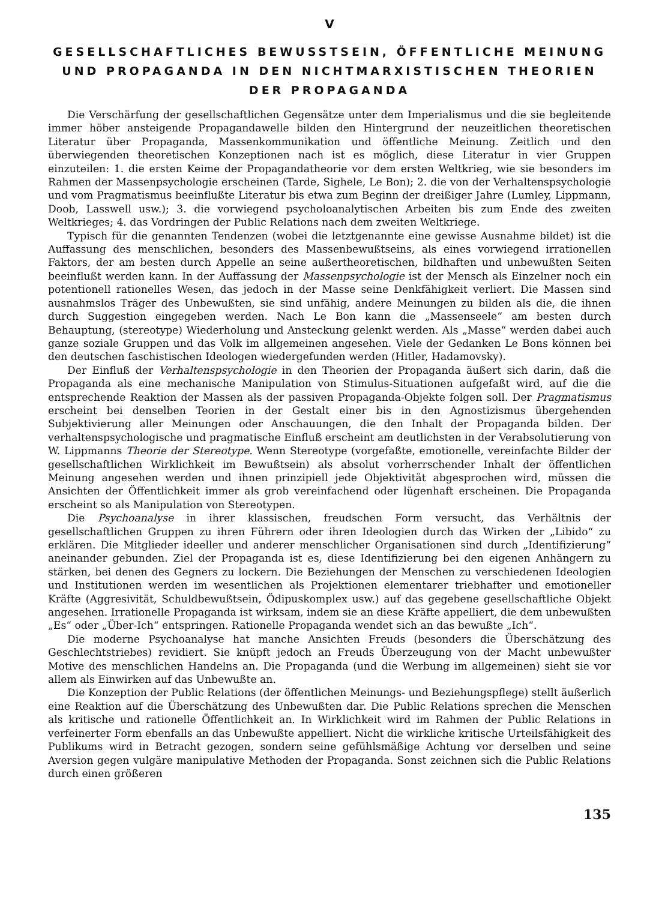V
GESELLSCHAFTLICHES BEWUSSTSEIN, ÖFFENTLICHE MEINUNG
UND PROPAGANDA IN DEN NICHTMARXISTISCHEN THEORIEN
DER PROPAGANDA
Die Verschärfung der gesellschaftlichen Gegensätze unter dem Imperialismus und die sie begleitende immer höber ansteigende Propagandawelle bilden den Hintergrund der neuzeitlichen theoretischen Literatur über Propaganda, Massenkommunikation und öffentliche Meinung. Zeitlich und den überwiegenden theoretischen Konzeptionen nach ist es möglich, diese Literatur in vier Gruppen einzuteilen: 1. die ersten Keime der Propagandatheorie vor dem ersten Weltkrieg, wie sie besonders im Rahmen der Massenpsychologie erscheinen (Tarde, Sighele, Le Bon); 2. die von der Verhaltenspsychologie und vom Pragmatismus beeinflußte Literatur bis etwa zum Beginn der dreißiger Jahre (Lumley, Lippmann, Doob, Lasswell usw.); 3. die vorwiegend psycholoanalytischen Arbeiten bis zum Ende des zweiten Weltkrieges; 4. das Vordringen der Public Relations nach dem zweiten Weltkriege.
Typisch für die genannten Tendenzen (wobei die letztgenannte eine gewisse Ausnahme bildet) ist die Auffassung des menschlichen, besonders des Massenbewußtseins, als eines vorwiegend irrationellen Faktors, der am besten durch Appelle an seine außertheoretischen, bildhaften und unbewußten Seiten beeinflußt werden kann. In der Auffassung der Massenpsychologie ist der Mensch als Einzelner noch ein potentionell rationelles Wesen, das jedoch in der Masse seine Denkfähigkeit verliert. Die Massen sind ausnahmslos Träger des Unbewußten, sie sind unfähig, andere Meinungen zu bilden als die, die ihnen durch Suggestion eingegeben werden. Nach Le Bon kann die „Massenseele“ am besten durch Behauptung, (stereotype) Wiederholung und Ansteckung gelenkt werden. Als „Masse“ werden dabei auch ganze soziale Gruppen und das Volk im allgemeinen angesehen. Viele der Gedanken Le Bons können bei den deutschen faschistischen Ideologen wiedergefunden werden (Hitler, Hadamovsky).
Der Einfluß der Verhaltenspsychologie in den Theorien der Propaganda äußert sich darin, daß die Propaganda als eine mechanische Manipulation von Stimulus-Situationen aufgefaßt wird, auf die die entsprechende Reaktion der Massen als der passiven Propaganda-Objekte folgen soll. Der Pragmatismus erscheint bei denselben Teorien in der Gestalt einer bis in den Agnostizismus übergehenden Subjektivierung aller Meinungen oder Anschauungen, die den Inhalt der Propaganda bilden. Der verhaltenspsychologische und pragmatische Einfluß erscheint am deutlichsten in der Verabsolutierung von W. Lippmanns Theorie der Stereotype. Wenn Stereotype (vorgefaßte, emotionelle, vereinfachte Bilder der gesellschaftlichen Wirklichkeit im Bewußtsein) als absolut vorherrschender Inhalt der öffentlichen Meinung angesehen werden und ihnen prinzipiell jede Objektivität abgesprochen wird, müssen die Ansichten der Öffentlichkeit immer als grob vereinfachend oder lügenhaft erscheinen. Die Propaganda erscheint so als Manipulation von Stereotypen.
Die Psychoanalyse in ihrer klassischen, freudschen Form versucht, das Verhältnis der gesellschaftlichen Gruppen zu ihren Führern oder ihren Ideologien durch das Wirken der „Libido“ zu erklären. Die Mitglieder ideeller und anderer menschlicher Organisationen sind durch „Identifizierung“ aneinander gebunden. Ziel der Propaganda ist es, diese Identifizierung bei den eigenen Anhängern zu stärken, bei denen des Gegners zu lockern. Die Beziehungen der Menschen zu verschiedenen Ideologien und Institutionen werden im wesentlichen als Projektionen elementarer triebhafter und emotioneller Kräfte (Aggresivität, Schuldbewußtsein, Ödipuskomplex usw.) auf das gegebene gesellschaftliche Objekt angesehen. Irrationelle Propaganda ist wirksam, indem sie an diese Kräfte appelliert, die dem unbewußten „Es“ oder „Über-Ich“ entspringen. Rationelle Propaganda wendet sich an das bewußte „Ich“.
Die moderne Psychoanalyse hat manche Ansichten Freuds (besonders die Überschätzung des Geschlechtstriebes) revidiert. Sie knüpft jedoch an Freuds Überzeugung von der Macht unbewußter Motive des menschlichen Handelns an. Die Propaganda (und die Werbung im allgemeinen) sieht sie vor allem als Einwirken auf das Unbewußte an.
Die Konzeption der Public Relations (der öffentlichen Meinungs- und Beziehungspflege) stellt äußerlich eine Reaktion auf die Überschätzung des Unbewußten dar. Die Public Relations sprechen die Menschen als kritische und rationelle Öffentlichkeit an. In Wirklichkeit wird im Rahmen der Public Relations in verfeinerter Form ebenfalls an das Unbewußte appelliert. Nicht die wirkliche kritische Urteilsfähigkeit des Publikums wird in Betracht gezogen, sondern seine gefühlsmäßige Achtung vor derselben und seine Aversion gegen vulgäre manipulative Methoden der Propaganda. Sonst zeichnen sich die Public Relations durch einen größeren
135